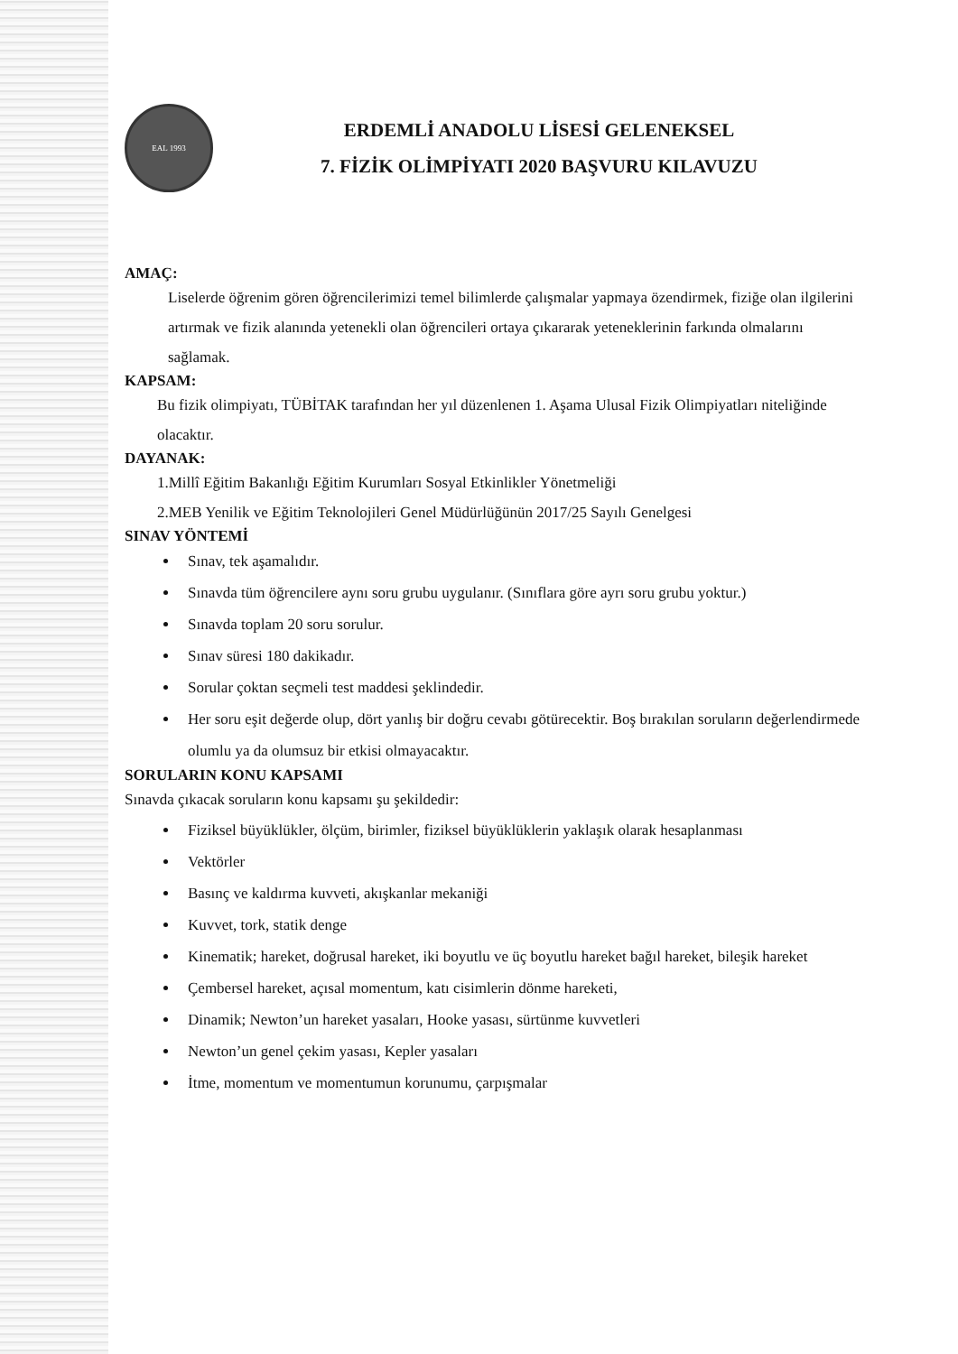EAL 1993
ERDEMLİ ANADOLU LİSESİ GELENEKSEL
7. FİZİK OLİMPİYATI 2020 BAŞVURU KILAVUZU
AMAÇ:
Liselerde öğrenim gören öğrencilerimizi temel bilimlerde çalışmalar yapmaya özendirmek, fiziğe olan ilgilerini artırmak ve fizik alanında yetenekli olan öğrencileri ortaya çıkararak yeteneklerinin farkında olmalarını sağlamak.
KAPSAM:
Bu fizik olimpiyatı, TÜBİTAK tarafından her yıl düzenlenen 1. Aşama Ulusal Fizik Olimpiyatları niteliğinde olacaktır.
DAYANAK:
1.Millî Eğitim Bakanlığı Eğitim Kurumları Sosyal Etkinlikler Yönetmeliği
2.MEB Yenilik ve Eğitim Teknolojileri Genel Müdürlüğünün 2017/25 Sayılı Genelgesi
SINAV YÖNTEMİ
Sınav, tek aşamalıdır.
Sınavda tüm öğrencilere aynı soru grubu uygulanır. (Sınıflara göre ayrı soru grubu yoktur.)
Sınavda toplam 20 soru sorulur.
Sınav süresi 180 dakikadır.
Sorular çoktan seçmeli test maddesi şeklindedir.
Her soru eşit değerde olup, dört yanlış bir doğru cevabı götürecektir. Boş bırakılan soruların değerlendirmede olumlu ya da olumsuz bir etkisi olmayacaktır.
SORULARIN KONU KAPSAMI
Sınavda çıkacak soruların konu kapsamı şu şekildedir:
Fiziksel büyüklükler, ölçüm, birimler, fiziksel büyüklüklerin yaklaşık olarak hesaplanması
Vektörler
Basınç ve kaldırma kuvveti, akışkanlar mekaniği
Kuvvet, tork, statik denge
Kinematik; hareket, doğrusal hareket, iki boyutlu ve üç boyutlu hareket bağıl hareket, bileşik hareket
Çembersel hareket, açısal momentum, katı cisimlerin dönme hareketi,
Dinamik; Newton’un hareket yasaları, Hooke yasası, sürtünme kuvvetleri
Newton’un genel çekim yasası, Kepler yasaları
İtme, momentum ve momentumun korunumu, çarpışmalar